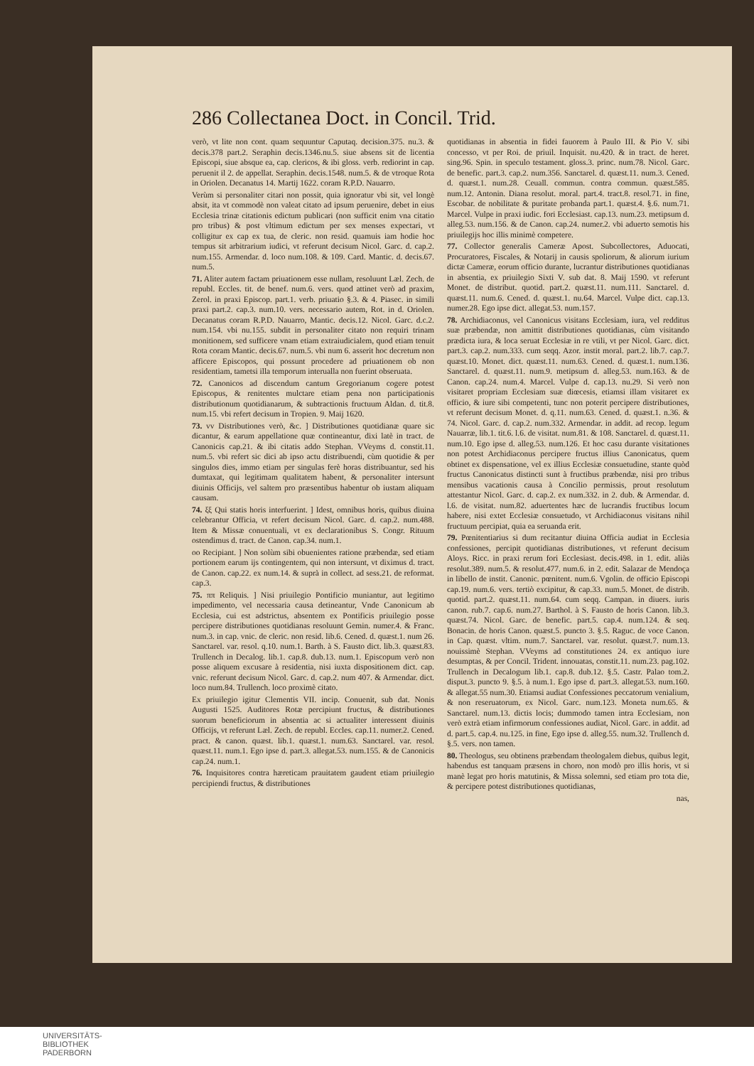286 Collectanea Doct. in Concil. Trid.
verò, vt lite non cont. quam sequuntur Caputaq. decision.375. nu.3. & decis.378 part.2. Seraphin decis.1346.nu.5. siue absens sit de licentia Episcopi, siue absque ea, cap. clericos, & ibi gloss. verb. rediorint in cap. peruenit il 2. de appellat. Seraphin. decis.1548. num.5. & de vtroque Rota in Oriolen. Decanatus 14. Martij 1622. coram R.P.D. Nauarro.
Verùm si personaliter citari non possit, quia ignoratur vbi sit, vel longè absit, ita vt commodè non valeat citato ad ipsum peruenire, debet in eius Ecclesia trinæ citationis edictum publicari (non sufficit enim vna citatio pro tribus) & post vltimum edictum per sex menses expectari, vt colligitur ex cap ex tua, de cleric. non resid. quamuis iam hodie hoc tempus sit arbitrarium iudici, vt referunt decisum Nicol. Garc. d. cap.2. num.155. Armendar. d. loco num.108. & 109. Card. Mantic. d. decis.67. num.5.
71. Aliter autem factam priuationem esse nullam, resoluunt Læl. Zech. de republ. Eccles. tit. de benef. num.6. vers. quod attinet verò ad praxim, Zerol. in praxi Episcop. part.1. verb. priuatio §.3. & 4. Piasec. in simili praxi part.2. cap.3. num.10. vers. necessario autem, Rot. in d. Oriolen. Decanatus coram R.P.D. Nauarro, Mantic. decis.12. Nicol. Garc. d.c.2. num.154. vbi nu.155. subdit in personaliter citato non requiri trinam monitionem, sed sufficere vnam etiam extraiudicialem, quod etiam tenuit Rota coram Mantic. decis.67. num.5. vbi num 6. asserit hoc decretum non afficere Episcopos, qui possunt procedere ad priuationem ob non residentiam, tametsi illa temporum interualla non fuerint obseruata.
72. Canonicos ad discendum cantum Gregorianum cogere potest Episcopus, & renitentes mulctare etiam pena non participationis distributionum quotidianarum, & subtractionis fructuum Aldan. d. tit.8. num.15. vbi refert decisum in Tropien. 9. Maij 1620.
73. vv Distributiones verò, &c. ] Distributiones quotidianæ quare sic dicantur, & earum appellatione quæ contineantur, dixi latè in tract. de Canonicis cap.21. & ibi citatis addo Stephan. VVeyms d. constit.11. num.5. vbi refert sic dici ab ipso actu distribuendi, cùm quotidie & per singulos dies, immo etiam per singulas ferè horas distribuantur, sed his dumtaxat, qui legitimam qualitatem habent, & personaliter intersunt diuinis Officijs, vel saltem pro præsentibus habentur ob iustam aliquam causam.
74. ξξ Qui statis horis interfuerint. ] Idest, omnibus horis, quibus diuina celebrantur Officia, vt refert decisum Nicol. Garc. d. cap.2. num.488. Item & Missæ conuentuali, vt ex declarationibus S. Congr. Rituum ostendimus d. tract. de Canon. cap.34. num.1.
oo Recipiant. ] Non solùm sibi obuenientes ratione præbendæ, sed etiam portionem earum ijs contingentem, qui non intersunt, vt diximus d. tract. de Canon. cap.22. ex num.14. & suprà in collect. ad sess.21. de reformat. cap.3.
75. ππ Reliquis. ] Nisi priuilegio Pontificio muniantur, aut legitimo impedimento, vel necessaria causa detineantur, Vnde Canonicum ab Ecclesia, cui est adstrictus, absentem ex Pontificis priuilegio posse percipere distributiones quotidianas resoluunt Gemin. numer.4. & Franc. num.3. in cap. vnic. de cleric. non resid. lib.6. Cened. d. quæst.1. num 26. Sanctarel. var. resol. q.10. num.1. Barth. à S. Fausto dict. lib.3. quæst.83. Trullench in Decalog. lib.1. cap.8. dub.13. num.1. Episcopum verò non posse aliquem excusare à residentia, nisi iuxta dispositionem dict. cap. vnic. referunt decisum Nicol. Garc. d. cap.2. num 407. & Armendar. dict. loco num.84. Trullench. loco proximè citato.
Ex priuilegio igitur Clementis VII. incip. Conuenit, sub dat. Nonis Augusti 1525. Auditores Rotæ percipiunt fructus, & distributiones suorum beneficiorum in absentia ac si actualiter interessent diuinis Officijs, vt referunt Læl. Zech. de republ. Eccles. cap.11. numer.2. Cened. pract. & canon. quæst. lib.1. quæst.1. num.63. Sanctarel. var. resol. quæst.11. num.1. Ego ipse d. part.3. allegat.53. num.155. & de Canonicis cap.24. num.1.
76. Inquisitores contra hæreticam prauitatem gaudent etiam priuilegio percipiendi fructus, & distributiones
quotidianas in absentia in fidei fauorem à Paulo III. & Pio V. sibi concesso, vt per Roi. de priuil. Inquisit. nu.420. & in tract. de heret. sing.96. Spin. in speculo testament. gloss.3. princ. num.78. Nicol. Garc. de benefic. part.3. cap.2. num.356. Sanctarel. d. quæst.11. num.3. Cened. d. quæst.1. num.28. Ceuall. commun. contra commun. quæst.585. num.12. Antonin. Diana resolut. moral. part.4. tract.8. resol.71. in fine, Escobar. de nobilitate & puritate probanda part.1. quæst.4. §.6. num.71. Marcel. Vulpe in praxi iudic. fori Ecclesiast. cap.13. num.23. metipsum d. alleg.53. num.156. & de Canon. cap.24. numer.2. vbi aduerto semotis his priuilegijs hoc illis minimè competere.
77. Collector generalis Cameræ Apost. Subcollectores, Aduocati, Procuratores, Fiscales, & Notarij in causis spoliorum, & aliorum iurium dictæ Cameræ, eorum officio durante, lucrantur distributiones quotidianas in absentia, ex priuilegio Sixti V. sub dat. 8. Maij 1590. vt referunt Monet. de distribut. quotid. part.2. quæst.11. num.111. Sanctarel. d. quæst.11. num.6. Cened. d. quæst.1. nu.64. Marcel. Vulpe dict. cap.13. numer.28. Ego ipse dict. allegat.53. num.157.
78. Archidiaconus, vel Canonicus visitans Ecclesiam, iura, vel redditus suæ præbendæ, non amittit distributiones quotidianas, cùm visitando prædicta iura, & loca seruat Ecclesiæ in re vtili, vt per Nicol. Garc. dict. part.3. cap.2. num.333. cum seqq. Azor. instit moral. part.2. lib.7. cap.7. quæst.10. Monet. dict. quæst.11. num.63. Cened. d. quæst.1. num.136. Sanctarel. d. quæst.11. num.9. metipsum d. alleg.53. num.163. & de Canon. cap.24. num.4. Marcel. Vulpe d. cap.13. nu.29. Si verò non visitaret propriam Ecclesiam suæ diœcesis, etiamsi illam visitaret ex officio, & iure sibi competenti, tunc non poterit percipere distributiones, vt referunt decisum Monet. d. q.11. num.63. Cened. d. quæst.1. n.36. & 74. Nicol. Garc. d. cap.2. num.332. Armendar. in addit. ad recop. legum Nauarræ, lib.1. tit.6. l.6. de visitat. num.81. & 108. Sanctarel. d. quæst.11. num.10. Ego ipse d. alleg.53. num.126. Et hoc casu durante visitationes non potest Archidiaconus percipere fructus illius Canonicatus, quem obtinet ex dispensatione, vel ex illius Ecclesiæ consuetudine, stante quòd fructus Canonicatus distincti sunt à fructibus præbendæ, nisi pro tribus mensibus vacationis causa à Concilio permissis, prout resolutum attestantur Nicol. Garc. d. cap.2. ex num.332. in 2. dub. & Armendar. d. l.6. de visitat. num.82. aduertentes hæc de lucrandis fructibus locum habere, nisi extet Ecclesiæ consuetudo, vt Archidiaconus visitans nihil fructuum percipiat, quia ea seruanda erit.
79. Pœnitentiarius si dum recitantur diuina Officia audiat in Ecclesia confessiones, percipit quotidianas distributiones, vt referunt decisum Aloys. Ricc. in praxi rerum fori Ecclesiast. decis.498. in 1. edit. aliàs resolut.389. num.5. & resolut.477. num.6. in 2. edit. Salazar de Mendoça in libello de instit. Canonic. pœnitent. num.6. Vgolin. de officio Episcopi cap.19. num.6. vers. tertiò excipitur, & cap.33. num.5. Monet. de distrib. quotid. part.2. quæst.11. num.64. cum seqq. Campan. in diuers. iuris canon. rub.7. cap.6. num.27. Barthol. à S. Fausto de horis Canon. lib.3. quæst.74. Nicol. Garc. de benefic. part.5. cap.4. num.124. & seq. Bonacin. de horis Canon. quæst.5. puncto 3. §.5. Raguc. de voce Canon. in Cap. quæst. vltim. num.7. Sanctarel. var. resolut. quæst.7. num.13. nouissimè Stephan. VVeyms ad constitutiones 24. ex antiquo iure desumptas, & per Concil. Trident. innouatas, constit.11. num.23. pag.102. Trullench in Decalogum lib.1. cap.8. dub.12. §.5. Castr. Palao tom.2. disput.3. puncto 9. §.5. à num.1. Ego ipse d. part.3. allegat.53. num.160. & allegat.55 num.30. Etiamsi audiat Confessiones peccatorum venialium, & non reseruatorum, ex Nicol. Garc. num.123. Moneta num.65. & Sanctarel. num.13. dictis locis; dummodo tamen intra Ecclesiam, non verò extrà etiam infirmorum confessiones audiat, Nicol. Garc. in addit. ad d. part.5. cap.4. nu.125. in fine, Ego ipse d. alleg.55. num.32. Trullench d. §.5. vers. non tamen.
80. Theologus, seu obtinens præbendam theologalem diebus, quibus legit, habendus est tanquam præsens in choro, non modò pro illis horis, vt si manè legat pro horis matutinis, & Missa solemni, sed etiam pro tota die, & percipere potest distributiones quotidianas,
nas,
UNIVERSITÄTS-
BIBLIOTHEK
PADERBORN